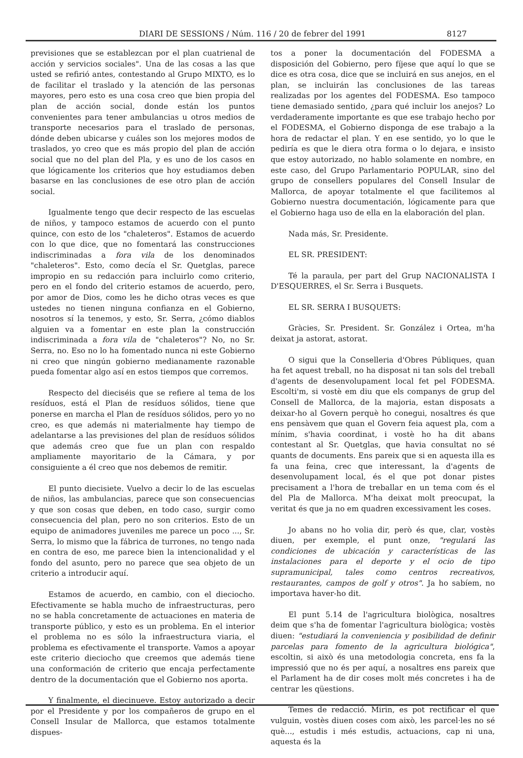DIARI DE SESSIONS / Núm. 116 / 20 de febrer del 1991 8127
previsiones que se establezcan por el plan cuatrienal de acción y servicios sociales". Una de las cosas a las que usted se refirió antes, contestando al Grupo MIXTO, es lo de facilitar el traslado y la atención de las personas mayores, pero esto es una cosa creo que bien propia del plan de acción social, donde están los puntos convenientes para tener ambulancias u otros medios de transporte necesarios para el traslado de personas, dónde deben ubicarse y cuáles son los mejores modos de traslados, yo creo que es más propio del plan de acción social que no del plan del Pla, y es uno de los casos en que lógicamente los criterios que hoy estudiamos deben basarse en las conclusiones de ese otro plan de acción social.
Igualmente tengo que decir respecto de las escuelas de niños, y tampoco estamos de acuerdo con el punto quince, con esto de los "chaleteros". Estamos de acuerdo con lo que dice, que no fomentará las construcciones indiscriminadas a fora vila de los denominados "chaleteros". Esto, como decía el Sr. Quetglas, parece impropio en su redacción para incluirlo como criterio, pero en el fondo del criterio estamos de acuerdo, pero, por amor de Dios, como les he dicho otras veces es que ustedes no tienen ninguna confianza en el Gobierno, nosotros sí la tenemos, y esto, Sr. Serra, ¿cómo diablos alguien va a fomentar en este plan la construcción indiscriminada a fora vila de "chaleteros"? No, no Sr. Serra, no. Eso no lo ha fomentado nunca ni este Gobierno ni creo que ningún gobierno medianamente razonable pueda fomentar algo así en estos tiempos que corremos.
Respecto del dieciséis que se refiere al tema de los resíduos, está el Plan de resíduos sólidos, tiene que ponerse en marcha el Plan de resíduos sólidos, pero yo no creo, es que además ni materialmente hay tiempo de adelantarse a las previsiones del plan de resíduos sólidos que además creo que fue un plan con respaldo ampliamente mayoritario de la Cámara, y por consiguiente a él creo que nos debemos de remitir.
El punto diecisiete. Vuelvo a decir lo de las escuelas de niños, las ambulancias, parece que son consecuencias y que son cosas que deben, en todo caso, surgir como consecuencia del plan, pero no son criterios. Esto de un equipo de animadores juveniles me parece un poco ..., Sr. Serra, lo mismo que la fábrica de turrones, no tengo nada en contra de eso, me parece bien la intencionalidad y el fondo del asunto, pero no parece que sea objeto de un criterio a introducir aquí.
Estamos de acuerdo, en cambio, con el dieciocho. Efectivamente se habla mucho de infraestructuras, pero no se habla concretamente de actuaciones en materia de transporte público, y esto es un problema. En el interior el problema no es sólo la infraestructura viaria, el problema es efectivamente el transporte. Vamos a apoyar este criterio dieciocho que creemos que además tiene una conformación de criterio que encaja perfectamente dentro de la documentación que el Gobierno nos aporta.
Y finalmente, el diecinueve. Estoy autorizado a decir por el Presidente y por los compañeros de grupo en el Consell Insular de Mallorca, que estamos totalmente dispues-
tos a poner la documentación del FODESMA a disposición del Gobierno, pero fíjese que aquí lo que se dice es otra cosa, dice que se incluirá en sus anejos, en el plan, se incluirán las conclusiones de las tareas realizadas por los agentes del FODESMA. Eso tampoco tiene demasiado sentido, ¿para qué incluir los anejos? Lo verdaderamente importante es que ese trabajo hecho por el FODESMA, el Gobierno disponga de ese trabajo a la hora de redactar el plan. Y en ese sentido, yo lo que le pediría es que le diera otra forma o lo dejara, e insisto que estoy autorizado, no hablo solamente en nombre, en este caso, del Grupo Parlamentario POPULAR, sino del grupo de consellers populares del Consell Insular de Mallorca, de apoyar totalmente el que facilitemos al Gobierno nuestra documentación, lógicamente para que el Gobierno haga uso de ella en la elaboración del plan.
Nada más, Sr. Presidente.
EL SR. PRESIDENT:
Té la paraula, per part del Grup NACIONALISTA I D'ESQUERRES, el Sr. Serra i Busquets.
EL SR. SERRA I BUSQUETS:
Gràcies, Sr. President. Sr. González i Ortea, m'ha deixat ja astorat, astorat.
O sigui que la Conselleria d'Obres Públiques, quan ha fet aquest treball, no ha disposat ni tan sols del treball d'agents de desenvolupament local fet pel FODESMA. Escolti'm, si vostè em diu que els companys de grup del Consell de Mallorca, de la majoria, estan disposats a deixar-ho al Govern perquè ho conegui, nosaltres és que ens pensàvem que quan el Govern feia aquest pla, com a mínim, s'havia coordinat, i vostè ho ha dit abans contestant al Sr. Quetglas, que havia consultat no sé quants de documents. Ens pareix que si en aquesta illa es fa una feina, crec que interessant, la d'agents de desenvolupament local, és el que pot donar pistes precisament a l'hora de treballar en un tema com és el del Pla de Mallorca. M'ha deixat molt preocupat, la veritat és que ja no em quadren excessivament les coses.
Jo abans no ho volia dir, però és que, clar, vostès diuen, per exemple, el punt onze, "regulará las condiciones de ubicación y características de las instalaciones para el deporte y el ocio de tipo supramunicipal, tales como centros recreativos, restaurantes, campos de golf y otros". Ja ho sabíem, no importava haver-ho dit.
El punt 5.14 de l'agricultura biològica, nosaltres deim que s'ha de fomentar l'agricultura biològica; vostès diuen: "estudiará la conveniencia y posibilidad de definir parcelas para fomento de la agricultura biológica", escoltin, si això és una metodologia concreta, ens fa la impressió que no és per aquí, a nosaltres ens pareix que el Parlament ha de dir coses molt més concretes i ha de centrar les qüestions.
Temes de redacció. Mirin, es pot rectificar el que vulguin, vostès diuen coses com això, les parcel·les no sé què..., estudis i més estudis, actuacions, cap ni una, aquesta és la